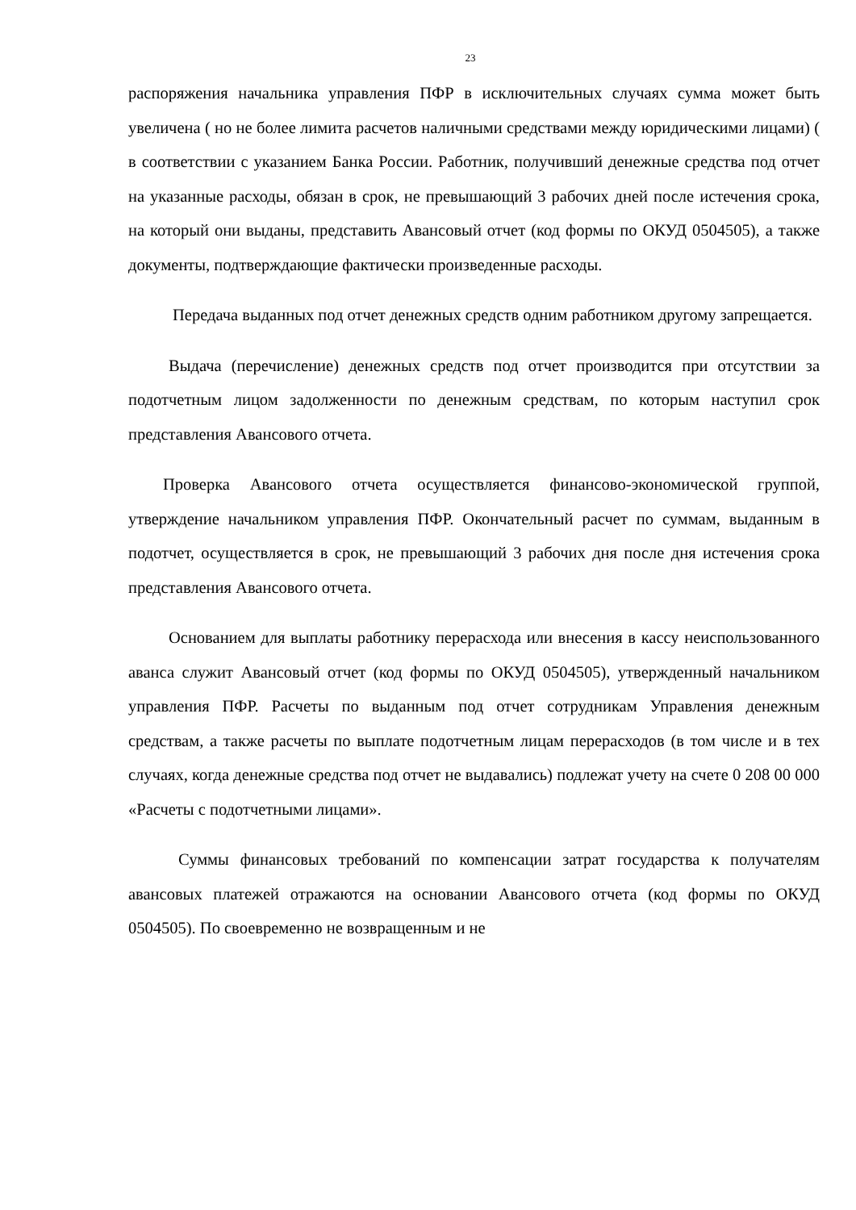23
распоряжения начальника управления ПФР в исключительных случаях сумма может быть увеличена ( но не более лимита расчетов наличными средствами между юридическими лицами) ( в соответствии с указанием Банка России. Работник, получивший денежные средства под отчет на указанные расходы, обязан в срок, не превышающий 3 рабочих дней после истечения срока, на который они выданы, представить Авансовый отчет (код формы по ОКУД 0504505), а также документы, подтверждающие фактически произведенные расходы.
Передача выданных под отчет денежных средств одним работником другому запрещается.
Выдача (перечисление) денежных средств под отчет производится при отсутствии за подотчетным лицом задолженности по денежным средствам, по которым наступил срок представления Авансового отчета.
Проверка Авансового отчета осуществляется финансово-экономической группой, утверждение начальником управления ПФР. Окончательный расчет по суммам, выданным в подотчет, осуществляется в срок, не превышающий 3 рабочих дня после дня истечения срока представления Авансового отчета.
Основанием для выплаты работнику перерасхода или внесения в кассу неиспользованного аванса служит Авансовый отчет (код формы по ОКУД 0504505), утвержденный начальником управления ПФР. Расчеты по выданным под отчет сотрудникам Управления денежным средствам, а также расчеты по выплате подотчетным лицам перерасходов (в том числе и в тех случаях, когда денежные средства под отчет не выдавались) подлежат учету на счете 0 208 00 000 «Расчеты с подотчетными лицами».
Суммы финансовых требований по компенсации затрат государства к получателям авансовых платежей отражаются на основании Авансового отчета (код формы по ОКУД 0504505). По своевременно не возвращенным и не